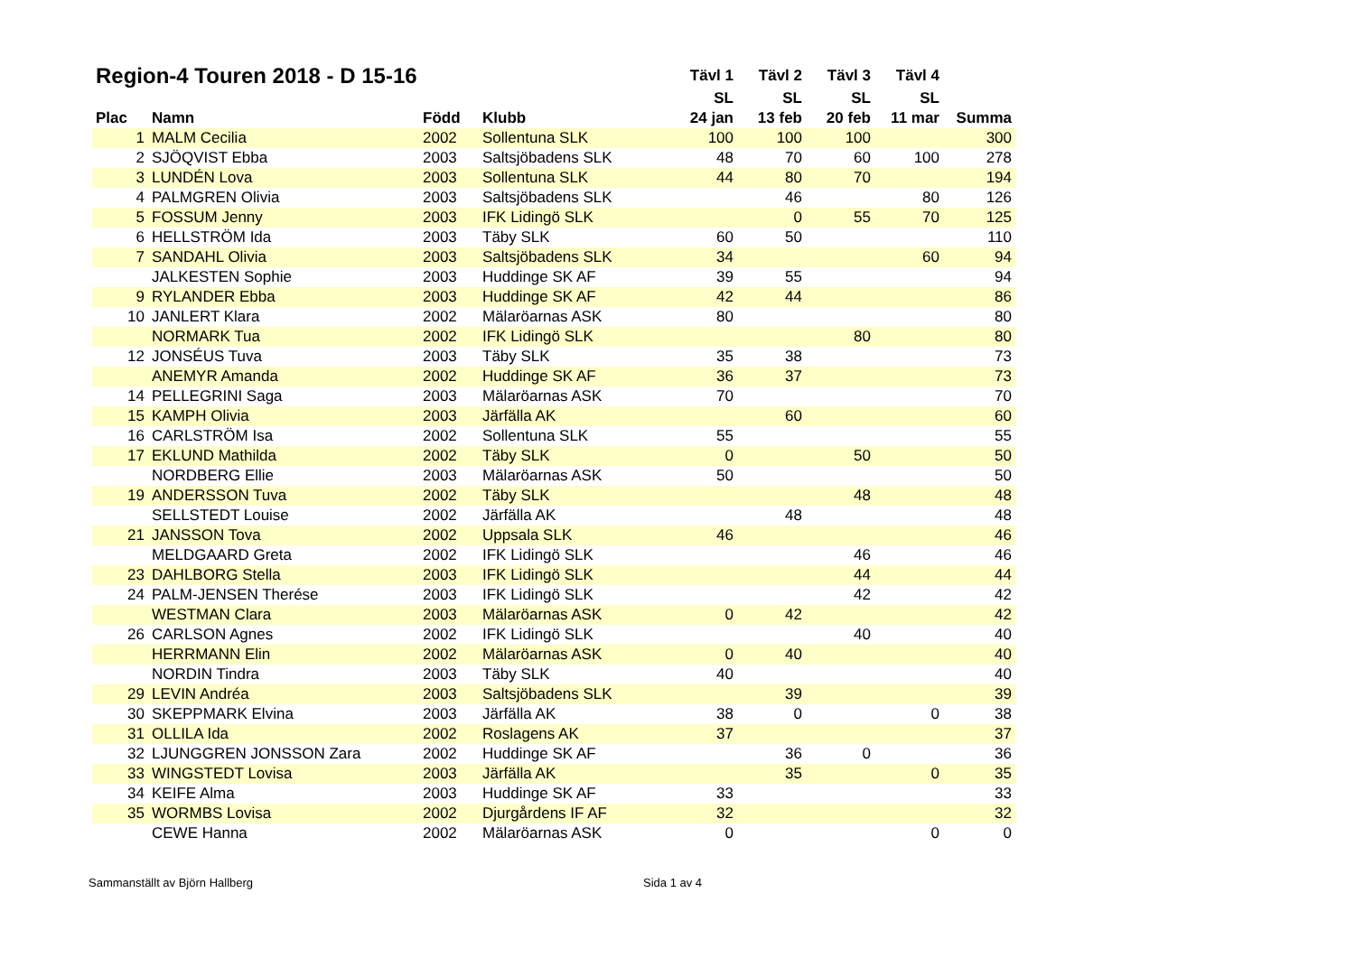| Region-4 Touren 2018 - D 15-16 | | | | Tävl 1 | Tävl 2 | Tävl 3 | Tävl 4 | |
| --- | --- | --- | --- | --- | --- | --- | --- | --- |
| | | | | SL | SL | SL | SL | |
| Plac | Namn | Född | Klubb | 24 jan | 13 feb | 20 feb | 11 mar | Summa |
| 1 | MALM Cecilia | 2002 | Sollentuna SLK | 100 | 100 | 100 | | 300 |
| 2 | SJÖQVIST Ebba | 2003 | Saltsjöbadens SLK | 48 | 70 | 60 | 100 | 278 |
| 3 | LUNDÉN Lova | 2003 | Sollentuna SLK | 44 | 80 | 70 | | 194 |
| 4 | PALMGREN Olivia | 2003 | Saltsjöbadens SLK | | 46 | | 80 | 126 |
| 5 | FOSSUM Jenny | 2003 | IFK Lidingö SLK | | 0 | 55 | 70 | 125 |
| 6 | HELLSTRÖM Ida | 2003 | Täby SLK | 60 | 50 | | | 110 |
| 7 | SANDAHL Olivia | 2003 | Saltsjöbadens SLK | 34 | | | 60 | 94 |
| | JALKESTEN Sophie | 2003 | Huddinge SK AF | 39 | 55 | | | 94 |
| 9 | RYLANDER Ebba | 2003 | Huddinge SK AF | 42 | 44 | | | 86 |
| 10 | JANLERT Klara | 2002 | Mälaröarnas ASK | 80 | | | | 80 |
| | NORMARK Tua | 2002 | IFK Lidingö SLK | | | 80 | | 80 |
| 12 | JONSÉUS Tuva | 2003 | Täby SLK | 35 | 38 | | | 73 |
| | ANEMYR Amanda | 2002 | Huddinge SK AF | 36 | 37 | | | 73 |
| 14 | PELLEGRINI Saga | 2003 | Mälaröarnas ASK | 70 | | | | 70 |
| 15 | KAMPH Olivia | 2003 | Järfälla AK | | 60 | | | 60 |
| 16 | CARLSTRÖM Isa | 2002 | Sollentuna SLK | 55 | | | | 55 |
| 17 | EKLUND Mathilda | 2002 | Täby SLK | 0 | | 50 | | 50 |
| | NORDBERG Ellie | 2003 | Mälaröarnas ASK | 50 | | | | 50 |
| 19 | ANDERSSON Tuva | 2002 | Täby SLK | | | 48 | | 48 |
| | SELLSTEDT Louise | 2002 | Järfälla AK | | 48 | | | 48 |
| 21 | JANSSON Tova | 2002 | Uppsala SLK | 46 | | | | 46 |
| | MELDGAARD Greta | 2002 | IFK Lidingö SLK | | | 46 | | 46 |
| 23 | DAHLBORG Stella | 2003 | IFK Lidingö SLK | | | 44 | | 44 |
| 24 | PALM-JENSEN Therése | 2003 | IFK Lidingö SLK | | | 42 | | 42 |
| | WESTMAN Clara | 2003 | Mälaröarnas ASK | 0 | 42 | | | 42 |
| 26 | CARLSON Agnes | 2002 | IFK Lidingö SLK | | | 40 | | 40 |
| | HERRMANN Elin | 2002 | Mälaröarnas ASK | 0 | 40 | | | 40 |
| | NORDIN Tindra | 2003 | Täby SLK | 40 | | | | 40 |
| 29 | LEVIN Andréa | 2003 | Saltsjöbadens SLK | | 39 | | | 39 |
| 30 | SKEPPMARK Elvina | 2003 | Järfälla AK | 38 | 0 | | 0 | 38 |
| 31 | OLLILA Ida | 2002 | Roslagens AK | 37 | | | | 37 |
| 32 | LJUNGGREN JONSSON Zara | 2002 | Huddinge SK AF | | 36 | 0 | | 36 |
| 33 | WINGSTEDT Lovisa | 2003 | Järfälla AK | | 35 | | 0 | 35 |
| 34 | KEIFE Alma | 2003 | Huddinge SK AF | 33 | | | | 33 |
| 35 | WORMBS Lovisa | 2002 | Djurgårdens IF AF | 32 | | | | 32 |
| | CEWE Hanna | 2002 | Mälaröarnas ASK | 0 | | | 0 | 0 |
Sammanställt av Björn Hallberg Sida 1 av 4